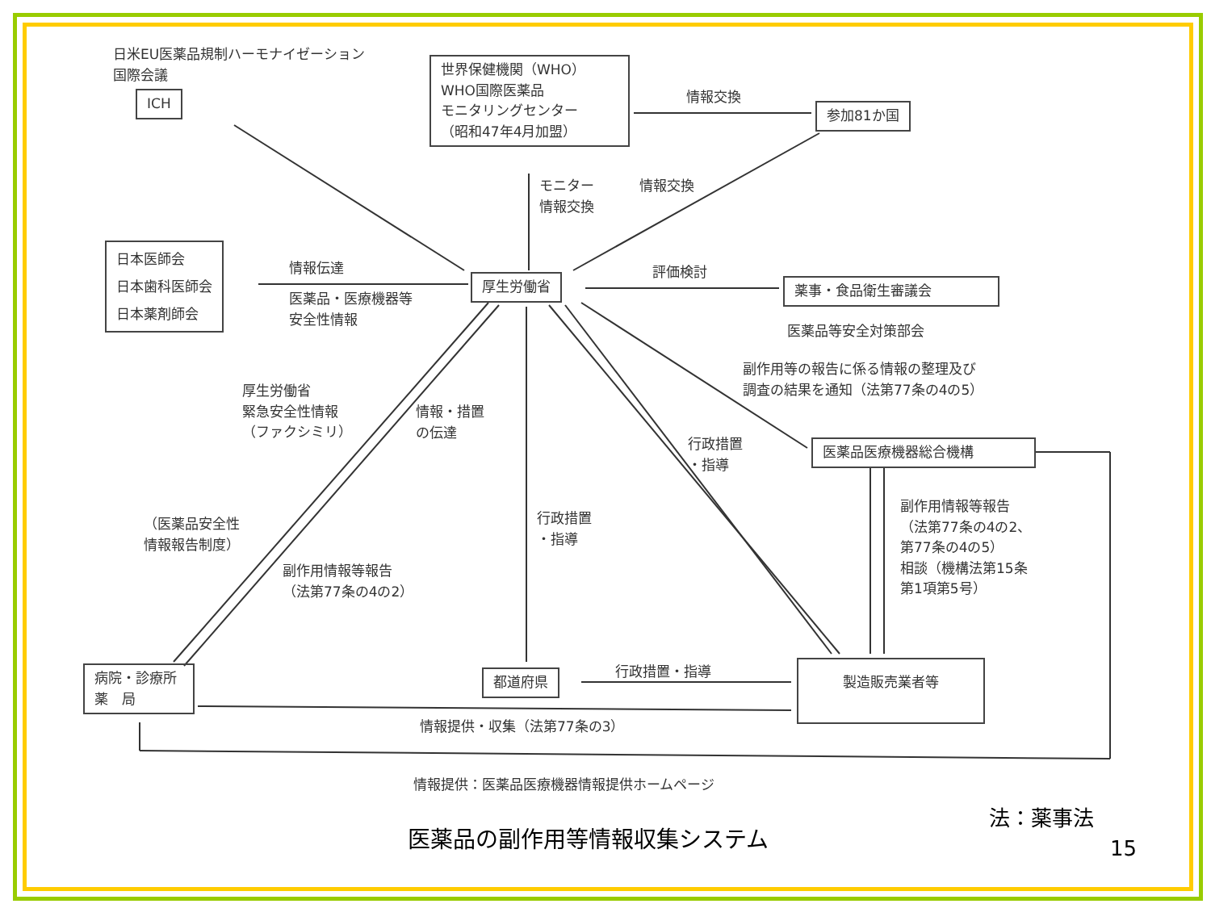日米EU医薬品規制ハーモナイゼーション
国際会議
ICH
世界保健機関（WHO）
WHO国際医薬品
モニタリングセンター
（昭和47年4月加盟）
情報交換
参加81か国
モニター
情報交換
情報交換
日本医師会
日本歯科医師会
日本薬剤師会
情報伝達
医薬品・医療機器等
安全性情報
厚生労働省
評価検討
薬事・食品衛生審議会
医薬品等安全対策部会
副作用等の報告に係る情報の整理及び
調査の結果を通知（法第77条の4の5）
厚生労働省
緊急安全性情報
（ファクシミリ）
情報・措置
の伝達
行政措置
・指導
医薬品医療機器総合機構
副作用情報等報告
（法第77条の4の2、
第77条の4の5）
相談（機構法第15条
第1項第5号）
（医薬品安全性
情報報告制度）
行政措置
・指導
副作用情報等報告
（法第77条の4の2）
病院・診療所
薬　局
都道府県 行政措置・指導 製造販売業者等
情報提供・収集（法第77条の3）
情報提供：医薬品医療機器情報提供ホームページ
法：薬事法
医薬品の副作用等情報収集システム 15